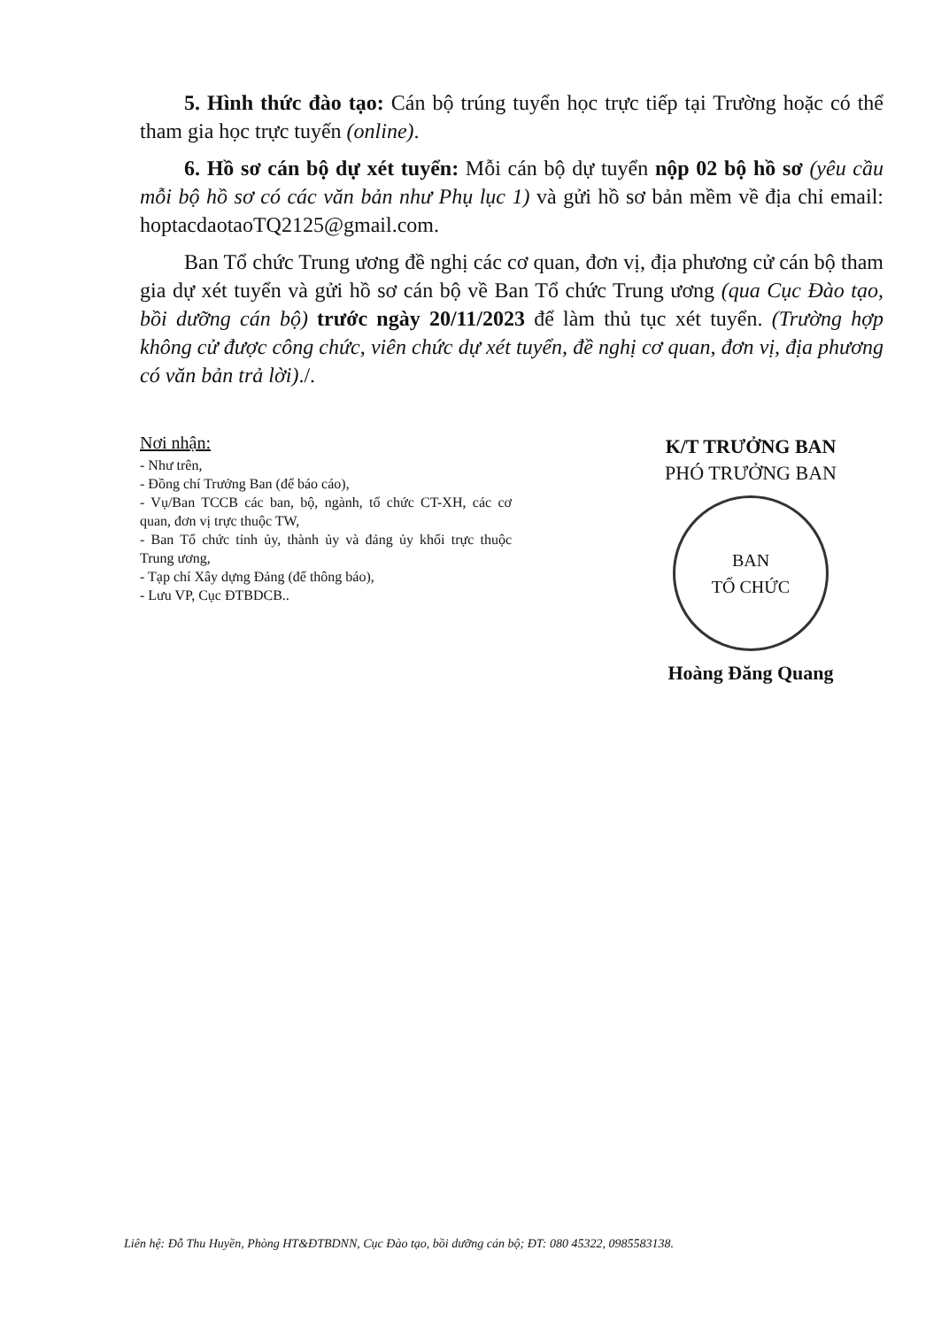5. Hình thức đào tạo: Cán bộ trúng tuyển học trực tiếp tại Trường hoặc có thể tham gia học trực tuyến (online).
6. Hồ sơ cán bộ dự xét tuyển: Mỗi cán bộ dự tuyển nộp 02 bộ hồ sơ (yêu cầu mỗi bộ hồ sơ có các văn bản như Phụ lục 1) và gửi hồ sơ bản mềm về địa chỉ email: hoptacdaotaoTQ2125@gmail.com.
Ban Tổ chức Trung ương đề nghị các cơ quan, đơn vị, địa phương cử cán bộ tham gia dự xét tuyển và gửi hồ sơ cán bộ về Ban Tổ chức Trung ương (qua Cục Đào tạo, bồi dưỡng cán bộ) trước ngày 20/11/2023 để làm thủ tục xét tuyển. (Trường hợp không cử được công chức, viên chức dự xét tuyển, đề nghị cơ quan, đơn vị, địa phương có văn bản trả lời)./.
Nơi nhận:
- Như trên,
- Đồng chí Trưởng Ban (để báo cáo),
- Vụ/Ban TCCB các ban, bộ, ngành, tổ chức CT-XH, các cơ quan, đơn vị trực thuộc TW,
- Ban Tổ chức tỉnh ủy, thành ủy và đảng ủy khối trực thuộc Trung ương,
- Tạp chí Xây dựng Đảng (để thông báo),
- Lưu VP, Cục ĐTBDCB..
K/T TRƯỞNG BAN
PHÓ TRƯỞNG BAN
BAN
TỔ CHỨC
Hoàng Đăng Quang
Liên hệ: Đỗ Thu Huyền, Phòng HT&ĐTBDNN, Cục Đào tạo, bồi dưỡng cán bộ; ĐT: 080 45322, 0985583138.